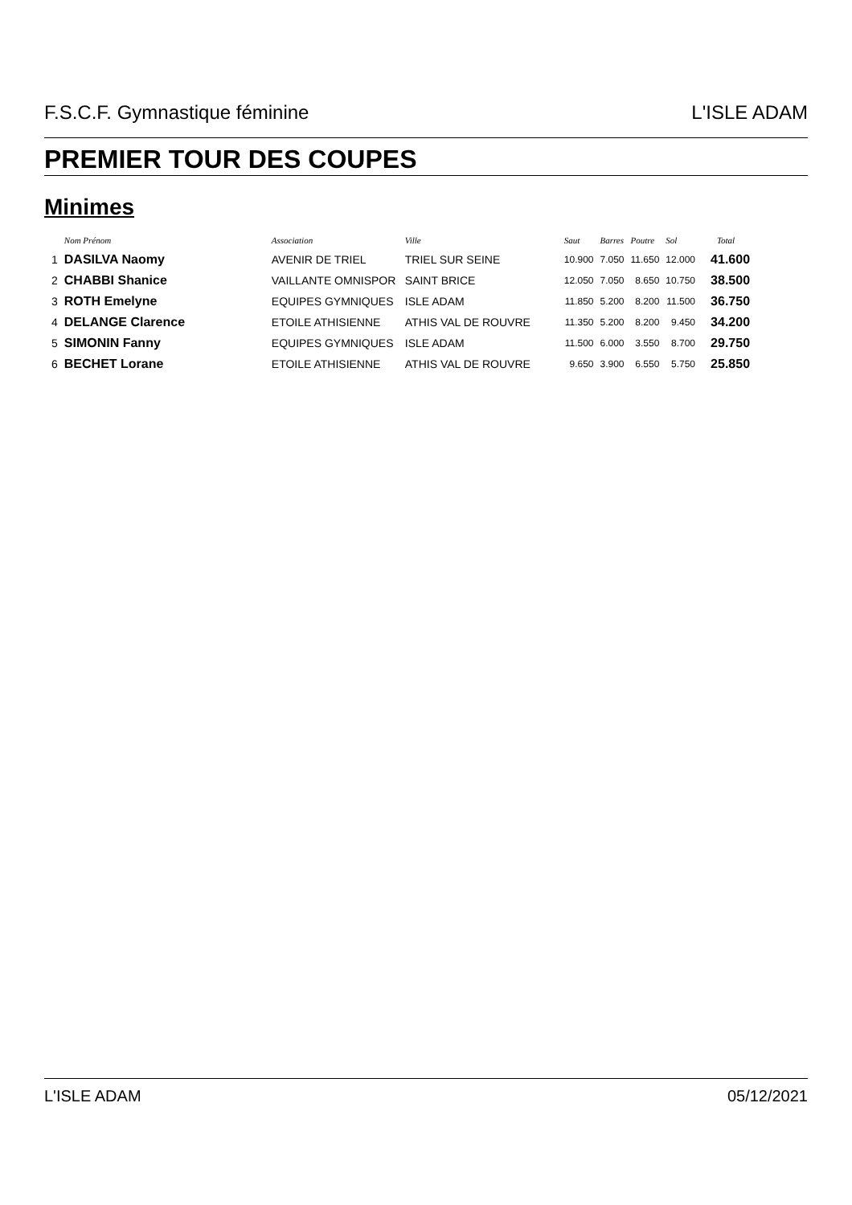F.S.C.F. Gymnastique féminine L'ISLE ADAM
PREMIER TOUR DES COUPES
Minimes
| | Nom Prénom | Association | Ville | Saut | Barres | Poutre | Sol | Total |
| --- | --- | --- | --- | --- | --- | --- | --- | --- |
| 1 | DASILVA Naomy | AVENIR DE TRIEL | TRIEL SUR SEINE | 10.900 | 7.050 | 11.650 | 12.000 | 41.600 |
| 2 | CHABBI Shanice | VAILLANTE OMNISPOR | SAINT BRICE | 12.050 | 7.050 | 8.650 | 10.750 | 38.500 |
| 3 | ROTH Emelyne | EQUIPES GYMNIQUES | ISLE ADAM | 11.850 | 5.200 | 8.200 | 11.500 | 36.750 |
| 4 | DELANGE Clarence | ETOILE ATHISIENNE | ATHIS VAL DE ROUVRE | 11.350 | 5.200 | 8.200 | 9.450 | 34.200 |
| 5 | SIMONIN Fanny | EQUIPES GYMNIQUES | ISLE ADAM | 11.500 | 6.000 | 3.550 | 8.700 | 29.750 |
| 6 | BECHET Lorane | ETOILE ATHISIENNE | ATHIS VAL DE ROUVRE | 9.650 | 3.900 | 6.550 | 5.750 | 25.850 |
L'ISLE ADAM 05/12/2021